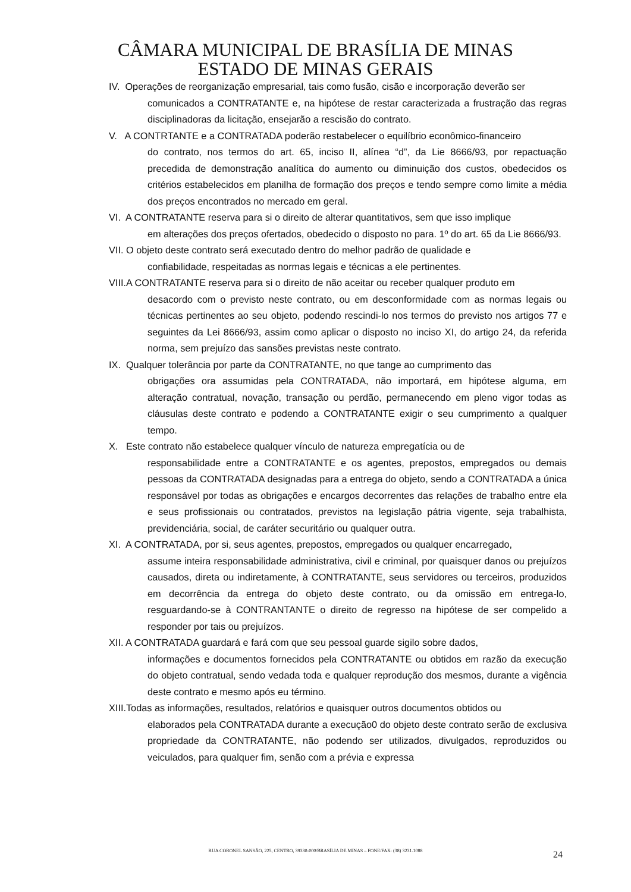CÂMARA MUNICIPAL DE BRASÍLIA DE MINAS
ESTADO DE MINAS GERAIS
IV. Operações de reorganização empresarial, tais como fusão, cisão e incorporação deverão ser
comunicados a CONTRATANTE e, na hipótese de restar caracterizada a frustração das regras disciplinadoras da licitação, ensejarão a rescisão do contrato.
V. A CONTRTANTE e a CONTRATADA poderão restabelecer o equilíbrio econômico-financeiro
do contrato, nos termos do art. 65, inciso II, alínea “d”, da Lie 8666/93, por repactuação precedida de demonstração analítica do aumento ou diminuição dos custos, obedecidos os critérios estabelecidos em planilha de formação dos preços e tendo sempre como limite a média dos preços encontrados no mercado em geral.
VI. A CONTRATANTE reserva para si o direito de alterar quantitativos, sem que isso implique
em alterações dos preços ofertados, obedecido o disposto no para. 1º do art. 65 da Lie 8666/93.
VII. O objeto deste contrato será executado dentro do melhor padrão de qualidade e
confiabilidade, respeitadas as normas legais e técnicas a ele pertinentes.
VIII.A CONTRATANTE reserva para si o direito de não aceitar ou receber qualquer produto em
desacordo com o previsto neste contrato, ou em desconformidade com as normas legais ou técnicas pertinentes ao seu objeto, podendo rescindi-lo nos termos do previsto nos artigos 77 e seguintes da Lei 8666/93, assim como aplicar o disposto no inciso XI, do artigo 24, da referida norma, sem prejuízo das sansões previstas neste contrato.
IX. Qualquer tolerância por parte da CONTRATANTE, no que tange ao cumprimento das
obrigações ora assumidas pela CONTRATADA, não importará, em hipótese alguma, em alteração contratual, novação, transação ou perdão, permanecendo em pleno vigor todas as cláusulas deste contrato e podendo a CONTRATANTE exigir o seu cumprimento a qualquer tempo.
X. Este contrato não estabelece qualquer vínculo de natureza empregatícia ou de
responsabilidade entre a CONTRATANTE e os agentes, prepostos, empregados ou demais pessoas da CONTRATADA designadas para a entrega do objeto, sendo a CONTRATADA a única responsável por todas as obrigações e encargos decorrentes das relações de trabalho entre ela e seus profissionais ou contratados, previstos na legislação pátria vigente, seja trabalhista, previdenciária, social, de caráter securitário ou qualquer outra.
XI. A CONTRATADA, por si, seus agentes, prepostos, empregados ou qualquer encarregado,
assume inteira responsabilidade administrativa, civil e criminal, por quaisquer danos ou prejuízos causados, direta ou indiretamente, à CONTRATANTE, seus servidores ou terceiros, produzidos em decorrência da entrega do objeto deste contrato, ou da omissão em entrega-lo, resguardando-se à CONTRANTANTE o direito de regresso na hipótese de ser compelido a responder por tais ou prejuízos.
XII. A CONTRATADA guardará e fará com que seu pessoal guarde sigilo sobre dados,
informações e documentos fornecidos pela CONTRATANTE ou obtidos em razão da execução do objeto contratual, sendo vedada toda e qualquer reprodução dos mesmos, durante a vigência deste contrato e mesmo após eu término.
XIII.Todas as informações, resultados, relatórios e quaisquer outros documentos obtidos ou
elaborados pela CONTRATADA durante a execução0 do objeto deste contrato serão de exclusiva propriedade da CONTRATANTE, não podendo ser utilizados, divulgados, reproduzidos ou veiculados, para qualquer fim, senão com a prévia e expressa
RUA CORONEL SANSÃO, 225, CENTRO, 39330-000/BRASÍLIA DE MINAS – FONE/FAX: (38) 3231.1088 24